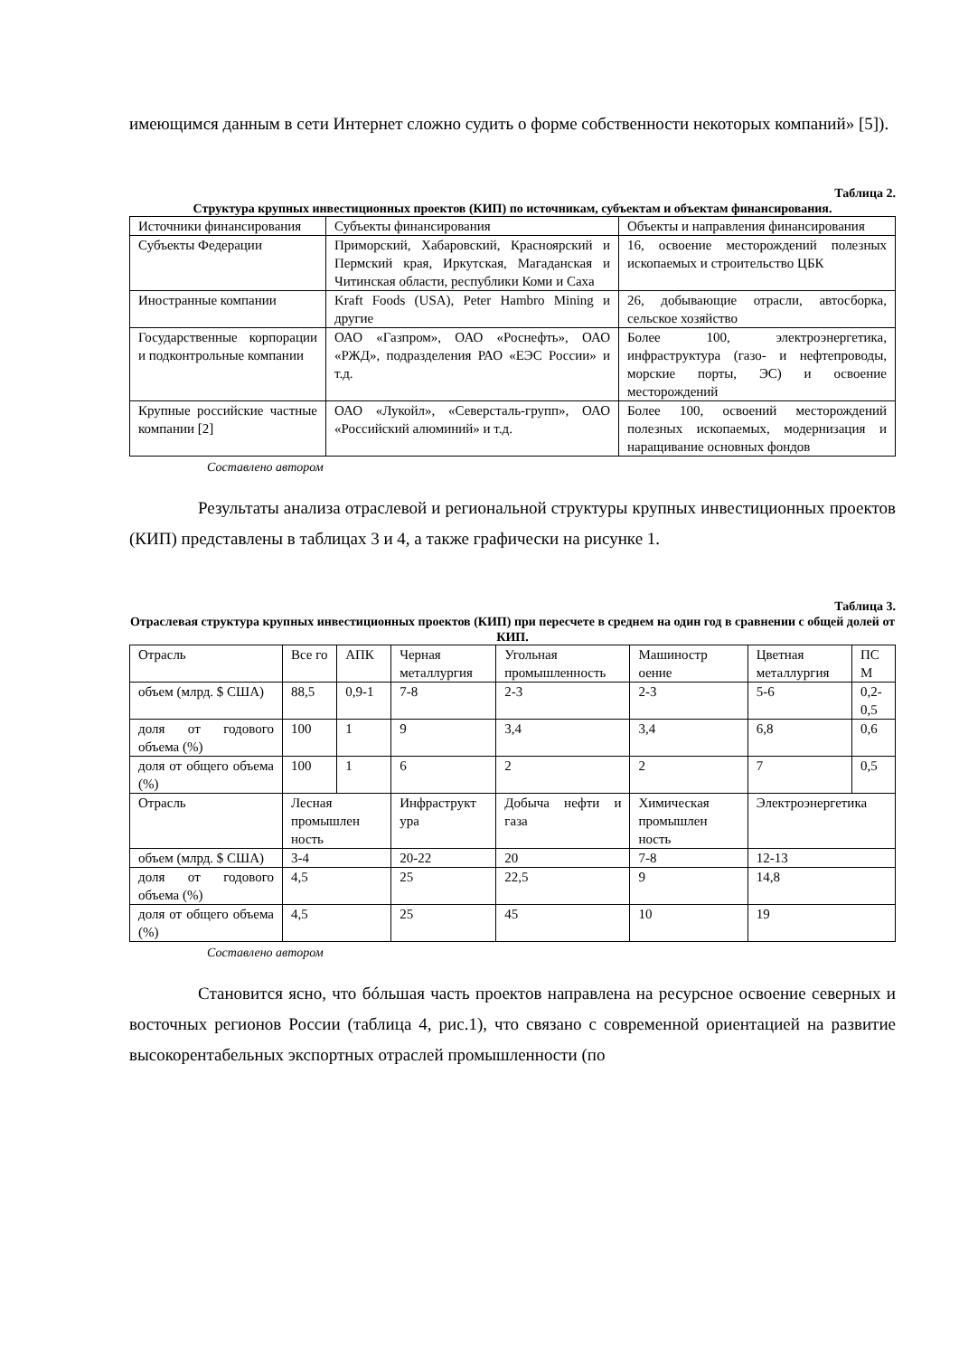имеющимся данным в сети Интернет сложно судить о форме собственности некоторых компаний» [5]).
Таблица 2.
Структура крупных инвестиционных проектов (КИП) по источникам, субъектам и объектам финансирования.
| Источники финансирования | Субъекты финансирования | Объекты и направления финансирования |
| Субъекты Федерации | Приморский, Хабаровский, Красноярский и Пермский края, Иркутская, Магаданская и Читинская области, республики Коми и Саха | 16, освоение месторождений полезных ископаемых и строительство ЦБК |
| Иностранные компании | Kraft Foods (USA), Peter Hambro Mining и другие | 26, добывающие отрасли, автосборка, сельское хозяйство |
| Государственные корпорации и подконтрольные компании | ОАО «Газпром», ОАО «Роснефть», ОАО «РЖД», подразделения РАО «ЕЭС России» и т.д. | Более 100, электроэнергетика, инфраструктура (газо- и нефтепроводы, морские порты, ЭС) и освоение месторождений |
| Крупные российские частные компании [2] | ОАО «Лукойл», «Северсталь-групп», ОАО «Российский алюминий» и т.д. | Более 100, освоений месторождений полезных ископаемых, модернизация и наращивание основных фондов |
Составлено автором
Результаты анализа отраслевой и региональной структуры крупных инвестиционных проектов (КИП) представлены в таблицах 3 и 4, а также графически на рисунке 1.
Таблица 3.
Отраслевая структура крупных инвестиционных проектов (КИП) при пересчете в среднем на один год в сравнении с общей долей от КИП.
| Отрасль | Все го | АПК | Черная металлургия | Угольная промышленность | Машиностр оение | Цветная металлургия | ПС М |
| объем (млрд. $ США) | 88,5 | 0,9-1 | 7-8 | 2-3 | 2-3 | 5-6 | 0,2-0,5 |
| доля от годового объема (%) | 100 | 1 | 9 | 3,4 | 3,4 | 6,8 | 0,6 |
| доля от общего объема (%) | 100 | 1 | 6 | 2 | 2 | 7 | 0,5 |
| Отрасль | Лесная промышлен ность | | Инфраструкт ура | Добыча нефти и газа | Химическая промышлен ность | Электроэнергетика | |
| объем (млрд. $ США) | 3-4 | | 20-22 | 20 | 7-8 | 12-13 | |
| доля от годового объема (%) | 4,5 | | 25 | 22,5 | 9 | 14,8 | |
| доля от общего объема (%) | 4,5 | | 25 | 45 | 10 | 19 | |
Составлено автором
Становится ясно, что бóльшая часть проектов направлена на ресурсное освоение северных и восточных регионов России (таблица 4, рис.1), что связано с современной ориентацией на развитие высокорентабельных экспортных отраслей промышленности (по